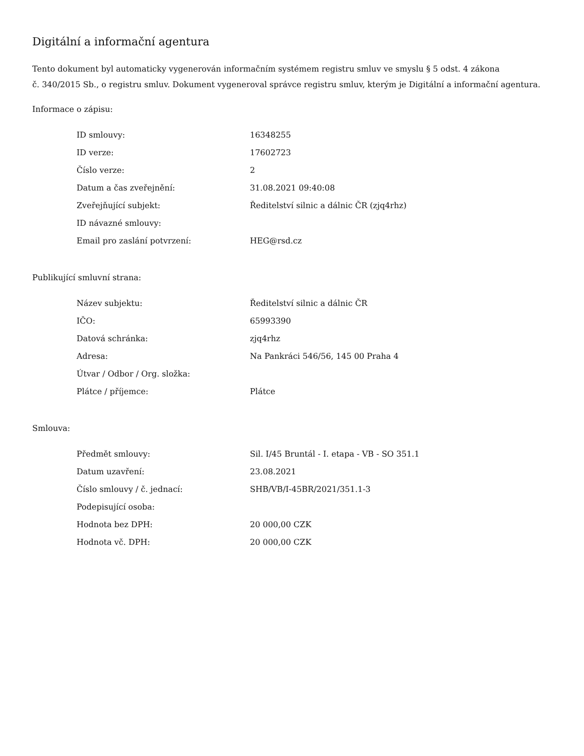Digitální a informační agentura
Tento dokument byl automaticky vygenerován informačním systémem registru smluv ve smyslu § 5 odst. 4 zákona
č. 340/2015 Sb., o registru smluv. Dokument vygeneroval správce registru smluv, kterým je Digitální a informační agentura.
Informace o zápisu:
| ID smlouvy: | 16348255 |
| ID verze: | 17602723 |
| Číslo verze: | 2 |
| Datum a čas zveřejnění: | 31.08.2021 09:40:08 |
| Zveřejňující subjekt: | Ředitelství silnic a dálnic ČR (zjq4rhz) |
| ID návazné smlouvy: | |
| Email pro zaslání potvrzení: | HEG@rsd.cz |
Publikující smluvní strana:
| Název subjektu: | Ředitelství silnic a dálnic ČR |
| IČO: | 65993390 |
| Datová schránka: | zjq4rhz |
| Adresa: | Na Pankráci 546/56, 145 00 Praha 4 |
| Útvar / Odbor / Org. složka: | |
| Plátce / příjemce: | Plátce |
Smlouva:
| Předmět smlouvy: | Sil. I/45 Bruntál - I. etapa - VB - SO 351.1 |
| Datum uzavření: | 23.08.2021 |
| Číslo smlouvy / č. jednací: | SHB/VB/I-45BR/2021/351.1-3 |
| Podepisující osoba: | |
| Hodnota bez DPH: | 20 000,00 CZK |
| Hodnota vč. DPH: | 20 000,00 CZK |